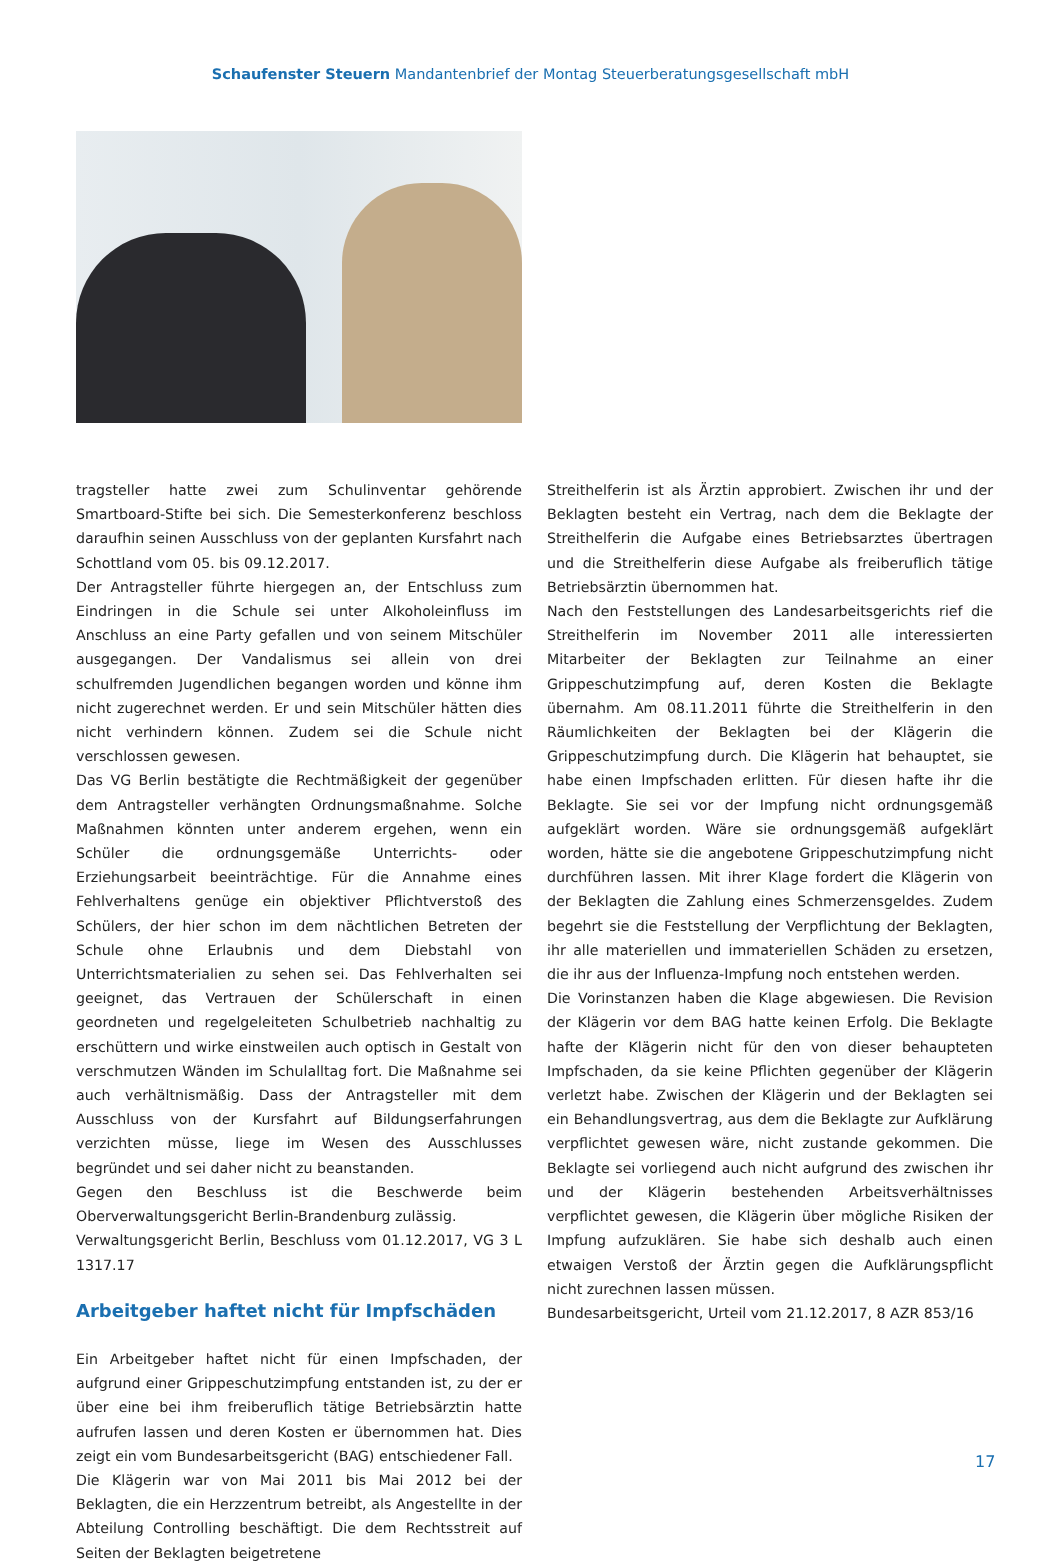Schaufenster Steuern Mandantenbrief der Montag Steuerberatungsgesellschaft mbH
tragsteller hatte zwei zum Schulinventar gehörende Smartboard-Stifte bei sich. Die Semesterkonferenz beschloss daraufhin seinen Ausschluss von der geplanten Kursfahrt nach Schottland vom 05. bis 09.12.2017.
Der Antragsteller führte hiergegen an, der Entschluss zum Eindringen in die Schule sei unter Alkoholeinfluss im Anschluss an eine Party gefallen und von seinem Mitschüler ausgegangen. Der Vandalismus sei allein von drei schulfremden Jugendlichen begangen worden und könne ihm nicht zugerechnet werden. Er und sein Mitschüler hätten dies nicht verhindern können. Zudem sei die Schule nicht verschlossen gewesen.
Das VG Berlin bestätigte die Rechtmäßigkeit der gegenüber dem Antragsteller verhängten Ordnungsmaßnahme. Solche Maßnahmen könnten unter anderem ergehen, wenn ein Schüler die ordnungsgemäße Unterrichts- oder Erziehungsarbeit beeinträchtige. Für die Annahme eines Fehlverhaltens genüge ein objektiver Pflichtverstoß des Schülers, der hier schon im dem nächtlichen Betreten der Schule ohne Erlaubnis und dem Diebstahl von Unterrichtsmaterialien zu sehen sei. Das Fehlverhalten sei geeignet, das Vertrauen der Schülerschaft in einen geordneten und regelgeleiteten Schulbetrieb nachhaltig zu erschüttern und wirke einstweilen auch optisch in Gestalt von verschmutzen Wänden im Schulalltag fort. Die Maßnahme sei auch verhältnismäßig. Dass der Antragsteller mit dem Ausschluss von der Kursfahrt auf Bildungserfahrungen verzichten müsse, liege im Wesen des Ausschlusses begründet und sei daher nicht zu beanstanden.
Gegen den Beschluss ist die Beschwerde beim Oberverwaltungsgericht Berlin-Brandenburg zulässig.
Verwaltungsgericht Berlin, Beschluss vom 01.12.2017, VG 3 L 1317.17
Arbeitgeber haftet nicht für Impfschäden
Ein Arbeitgeber haftet nicht für einen Impfschaden, der aufgrund einer Grippeschutzimpfung entstanden ist, zu der er über eine bei ihm freiberuflich tätige Betriebsärztin hatte aufrufen lassen und deren Kosten er übernommen hat. Dies zeigt ein vom Bundesarbeitsgericht (BAG) entschiedener Fall.
Die Klägerin war von Mai 2011 bis Mai 2012 bei der Beklagten, die ein Herzzentrum betreibt, als Angestellte in der Abteilung Controlling beschäftigt. Die dem Rechtsstreit auf Seiten der Beklagten beigetretene
Streithelferin ist als Ärztin approbiert. Zwischen ihr und der Beklagten besteht ein Vertrag, nach dem die Beklagte der Streithelferin die Aufgabe eines Betriebsarztes übertragen und die Streithelferin diese Aufgabe als freiberuflich tätige Betriebsärztin übernommen hat.
Nach den Feststellungen des Landesarbeitsgerichts rief die Streithelferin im November 2011 alle interessierten Mitarbeiter der Beklagten zur Teilnahme an einer Grippeschutzimpfung auf, deren Kosten die Beklagte übernahm. Am 08.11.2011 führte die Streithelferin in den Räumlichkeiten der Beklagten bei der Klägerin die Grippeschutzimpfung durch. Die Klägerin hat behauptet, sie habe einen Impfschaden erlitten. Für diesen hafte ihr die Beklagte. Sie sei vor der Impfung nicht ordnungsgemäß aufgeklärt worden. Wäre sie ordnungsgemäß aufgeklärt worden, hätte sie die angebotene Grippeschutzimpfung nicht durchführen lassen. Mit ihrer Klage fordert die Klägerin von der Beklagten die Zahlung eines Schmerzensgeldes. Zudem begehrt sie die Feststellung der Verpflichtung der Beklagten, ihr alle materiellen und immateriellen Schäden zu ersetzen, die ihr aus der Influenza-Impfung noch entstehen werden.
Die Vorinstanzen haben die Klage abgewiesen. Die Revision der Klägerin vor dem BAG hatte keinen Erfolg. Die Beklagte hafte der Klägerin nicht für den von dieser behaupteten Impfschaden, da sie keine Pflichten gegenüber der Klägerin verletzt habe. Zwischen der Klägerin und der Beklagten sei ein Behandlungsvertrag, aus dem die Beklagte zur Aufklärung verpflichtet gewesen wäre, nicht zustande gekommen. Die Beklagte sei vorliegend auch nicht aufgrund des zwischen ihr und der Klägerin bestehenden Arbeitsverhältnisses verpflichtet gewesen, die Klägerin über mögliche Risiken der Impfung aufzuklären. Sie habe sich deshalb auch einen etwaigen Verstoß der Ärztin gegen die Aufklärungspflicht nicht zurechnen lassen müssen.
Bundesarbeitsgericht, Urteil vom 21.12.2017, 8 AZR 853/16
17